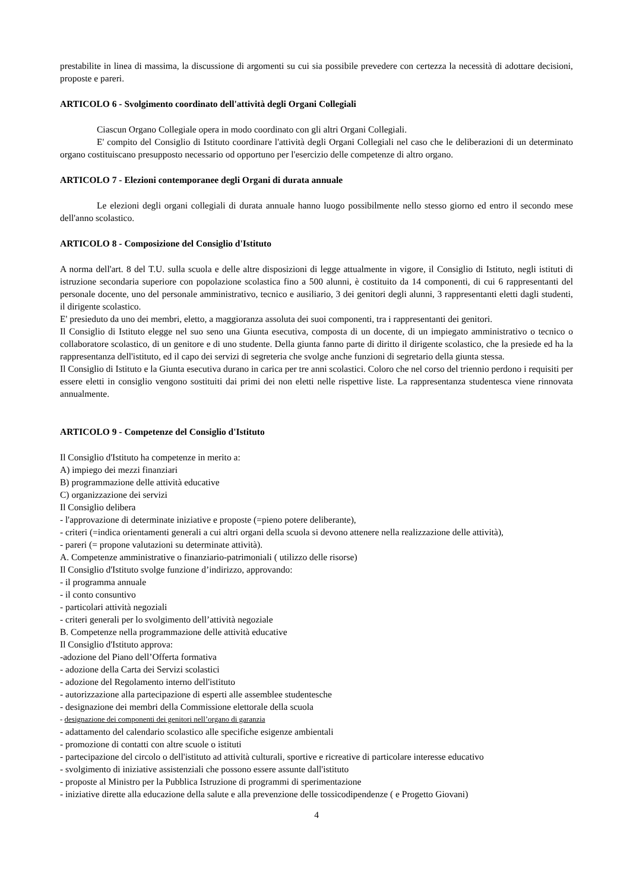prestabilite in linea di massima, la discussione di argomenti su cui sia possibile prevedere con certezza la necessità di adottare decisioni, proposte e pareri.
ARTICOLO 6 - Svolgimento coordinato dell'attività degli Organi Collegiali
Ciascun Organo Collegiale opera in modo coordinato con gli altri Organi Collegiali.
E' compito del Consiglio di Istituto coordinare l'attività degli Organi Collegiali nel caso che le deliberazioni di un determinato organo costituiscano presupposto necessario od opportuno per l'esercizio delle competenze di altro organo.
ARTICOLO 7 - Elezioni contemporanee degli Organi di durata annuale
Le elezioni degli organi collegiali di durata annuale hanno luogo possibilmente nello stesso giorno ed entro il secondo mese dell'anno scolastico.
ARTICOLO 8 - Composizione del Consiglio d'Istituto
A norma dell'art. 8 del T.U. sulla scuola e delle altre disposizioni di legge attualmente in vigore, il Consiglio di Istituto, negli istituti di istruzione secondaria superiore con popolazione scolastica fino a 500 alunni, è costituito da 14 componenti, di cui 6 rappresentanti del personale docente, uno del personale amministrativo, tecnico e ausiliario, 3 dei genitori degli alunni, 3 rappresentanti eletti dagli studenti, il dirigente scolastico.
E' presieduto da uno dei membri, eletto, a maggioranza assoluta dei suoi componenti, tra i rappresentanti dei genitori.
Il Consiglio di Istituto elegge nel suo seno una Giunta esecutiva, composta di un docente, di un impiegato amministrativo o tecnico o collaboratore scolastico, di un genitore e di uno studente. Della giunta fanno parte di diritto il dirigente scolastico, che la presiede ed ha la rappresentanza dell'istituto, ed il capo dei servizi di segreteria che svolge anche funzioni di segretario della giunta stessa.
Il Consiglio di Istituto e la Giunta esecutiva durano in carica per tre anni scolastici. Coloro che nel corso del triennio perdono i requisiti per essere eletti in consiglio vengono sostituiti dai primi dei non eletti nelle rispettive liste. La rappresentanza studentesca viene rinnovata annualmente.
ARTICOLO 9 - Competenze del Consiglio d'Istituto
Il Consiglio d'Istituto ha competenze in merito a:
A) impiego dei mezzi finanziari
B) programmazione delle attività educative
C) organizzazione dei servizi
Il Consiglio delibera
- l'approvazione di determinate iniziative e proposte (=pieno potere deliberante),
- criteri (=indica orientamenti generali a cui altri organi della scuola si devono attenere nella realizzazione delle attività),
- pareri (= propone valutazioni su determinate attività).
A. Competenze amministrative o finanziario-patrimoniali ( utilizzo delle risorse)
Il Consiglio d'Istituto svolge funzione d’indirizzo, approvando:
- il programma annuale
- il conto consuntivo
- particolari attività negoziali
- criteri generali per lo svolgimento dell’attività negoziale
B. Competenze nella programmazione delle attività educative
Il Consiglio d'Istituto approva:
-adozione del Piano dell’Offerta formativa
- adozione della Carta dei Servizi scolastici
- adozione del Regolamento interno dell'istituto
- autorizzazione alla partecipazione di esperti alle assemblee studentesche
- designazione dei membri della Commissione elettorale della scuola
- designazione dei componenti dei genitori nell’organo di garanzia
- adattamento del calendario scolastico alle specifiche esigenze ambientali
- promozione di contatti con altre scuole o istituti
- partecipazione del circolo o dell'istituto ad attività culturali, sportive e ricreative di particolare interesse educativo
- svolgimento di iniziative assistenziali che possono essere assunte dall'istituto
- proposte al Ministro per la Pubblica Istruzione di programmi di sperimentazione
- iniziative dirette alla educazione della salute e alla prevenzione delle tossicodipendenze ( e Progetto Giovani)
4